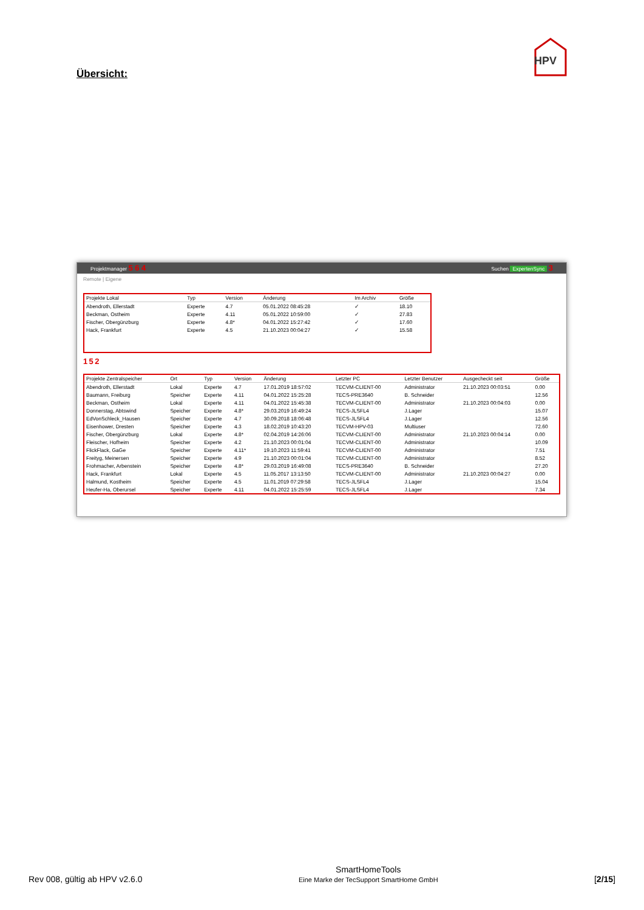HPV
Übersicht:
Projektmanager 5 6 4 Suchen ExpertenSync 3
Remote | Eigene
| Projekte Lokal | Typ | Version | Änderung | Im Archiv | Größe |
| --- | --- | --- | --- | --- | --- |
| Abendroth, Ellerstadt | Experte | 4.7 | 05.01.2022 08:45:28 | ✓ | 18.10 |
| Beckman, Ostheim | Experte | 4.11 | 05.01.2022 10:59:00 | ✓ | 27.83 |
| Fischer, Obergünzburg | Experte | 4.8* | 04.01.2022 15:27:42 | ✓ | 17.60 |
| Hack, Frankfurt | Experte | 4.5 | 21.10.2023 00:04:27 | ✓ | 15.58 |
1 5 2
| Projekte Zentralspeicher | Ort | Typ | Version | Änderung | Letzter PC | Letzter Benutzer | Ausgecheckt seit | Größe |
| --- | --- | --- | --- | --- | --- | --- | --- | --- |
| Abendroth, Ellerstadt | Lokal | Experte | 4.7 | 17.01.2019 18:57:02 | TECVM-CLIENT-00 | Administrator | 21.10.2023 00:03:51 | 0.00 |
| Baumann, Freiburg | Speicher | Experte | 4.11 | 04.01.2022 15:25:28 | TECS-PRE3640 | B. Schneider | | 12.56 |
| Beckman, Ostheim | Lokal | Experte | 4.11 | 04.01.2022 15:45:38 | TECVM-CLIENT-00 | Administrator | 21.10.2023 00:04:03 | 0.00 |
| Donnerstag, Abtswind | Speicher | Experte | 4.8* | 29.03.2019 16:49:24 | TECS-JLSFL4 | J.Lager | | 15.07 |
| EdVonSchleck_Hausen | Speicher | Experte | 4.7 | 30.09.2018 18:06:48 | TECS-JLSFL4 | J.Lager | | 12.56 |
| Eisenhower, Dresten | Speicher | Experte | 4.3 | 18.02.2019 10:43:20 | TECVM-HPV-03 | Multiuser | | 72.60 |
| Fischer, Obergünzburg | Lokal | Experte | 4.8* | 02.04.2019 14:26:06 | TECVM-CLIENT-00 | Administrator | 21.10.2023 00:04:14 | 0.00 |
| Fleischer, Hofheim | Speicher | Experte | 4.2 | 21.10.2023 00:01:04 | TECVM-CLIENT-00 | Administrator | | 10.09 |
| FlickFlack, GaGe | Speicher | Experte | 4.11* | 19.10.2023 11:59:41 | TECVM-CLIENT-00 | Administrator | | 7.51 |
| Freityg, Meinersen | Speicher | Experte | 4.9 | 21.10.2023 00:01:04 | TECVM-CLIENT-00 | Administrator | | 8.52 |
| Frohmacher, Arbenstein | Speicher | Experte | 4.8* | 29.03.2019 16:49:08 | TECS-PRE3640 | B. Schneider | | 27.20 |
| Hack, Frankfurt | Lokal | Experte | 4.5 | 11.05.2017 13:13:50 | TECVM-CLIENT-00 | Administrator | 21.10.2023 00:04:27 | 0.00 |
| Halmund, Kostheim | Speicher | Experte | 4.5 | 11.01.2019 07:29:58 | TECS-JLSFL4 | J.Lager | | 15.04 |
| Heufer-Ha, Oberursel | Speicher | Experte | 4.11 | 04.01.2022 15:25:59 | TECS-JLSFL4 | J.Lager | | 7.34 |
Rev 008, gültig ab HPV v2.6.0 SmartHomeTools
Eine Marke der TecSupport SmartHome GmbH [2/15]